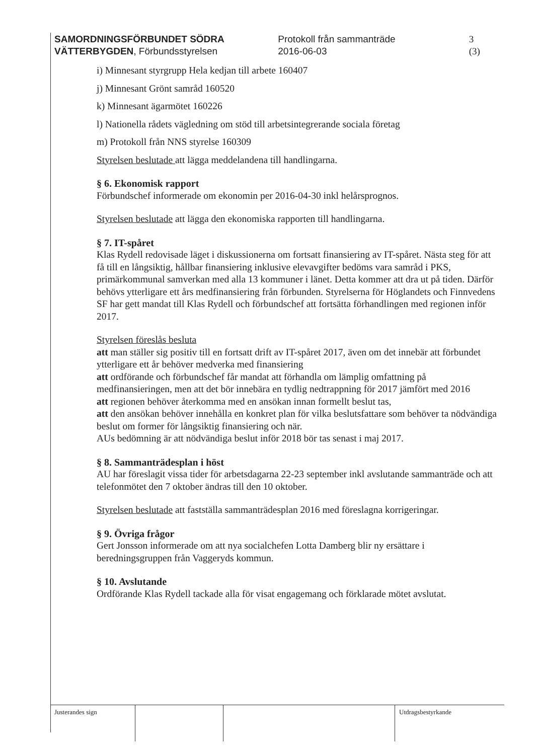SAMORDNINGSFÖRBUNDET SÖDRA VÄTTERBYGDEN, Förbundsstyrelsen
Protokoll från sammanträde
2016-06-03
3 (3)
i) Minnesant styrgrupp Hela kedjan till arbete 160407
j) Minnesant Grönt samråd 160520
k) Minnesant ägarmötet 160226
l) Nationella rådets vägledning om stöd till arbetsintegrerande sociala företag
m) Protokoll från NNS styrelse 160309
Styrelsen beslutade att lägga meddelandena till handlingarna.
§ 6. Ekonomisk rapport
Förbundschef informerade om ekonomin per 2016-04-30 inkl helårsprognos.
Styrelsen beslutade att lägga den ekonomiska rapporten till handlingarna.
§ 7. IT-spåret
Klas Rydell redovisade läget i diskussionerna om fortsatt finansiering av IT-spåret. Nästa steg för att få till en långsiktig, hållbar finansiering inklusive elevavgifter bedöms vara samråd i PKS, primärkommunal samverkan med alla 13 kommuner i länet. Detta kommer att dra ut på tiden. Därför behövs ytterligare ett års medfinansiering från förbunden. Styrelserna för Höglandets och Finnvedens SF har gett mandat till Klas Rydell och förbundschef att fortsätta förhandlingen med regionen inför 2017.
Styrelsen föreslås besluta
att man ställer sig positiv till en fortsatt drift av IT-spåret 2017, även om det innebär att förbundet ytterligare ett år behöver medverka med finansiering
att ordförande och förbundschef får mandat att förhandla om lämplig omfattning på medfinansieringen, men att det bör innebära en tydlig nedtrappning för 2017 jämfört med 2016
att regionen behöver återkomma med en ansökan innan formellt beslut tas,
att den ansökan behöver innehålla en konkret plan för vilka beslutsfattare som behöver ta nödvändiga beslut om former för långsiktig finansiering och när.
AUs bedömning är att nödvändiga beslut inför 2018 bör tas senast i maj 2017.
§ 8. Sammanträdesplan i höst
AU har föreslagit vissa tider för arbetsdagarna 22-23 september inkl avslutande sammanträde och att telefonmötet den 7 oktober ändras till den 10 oktober.
Styrelsen beslutade att fastställa sammanträdesplan 2016 med föreslagna korrigeringar.
§ 9. Övriga frågor
Gert Jonsson informerade om att nya socialchefen Lotta Damberg blir ny ersättare i beredningsgruppen från Vaggeryds kommun.
§ 10. Avslutande
Ordförande Klas Rydell tackade alla för visat engagemang och förklarade mötet avslutat.
Justerandes sign Utdragsbestyrkande